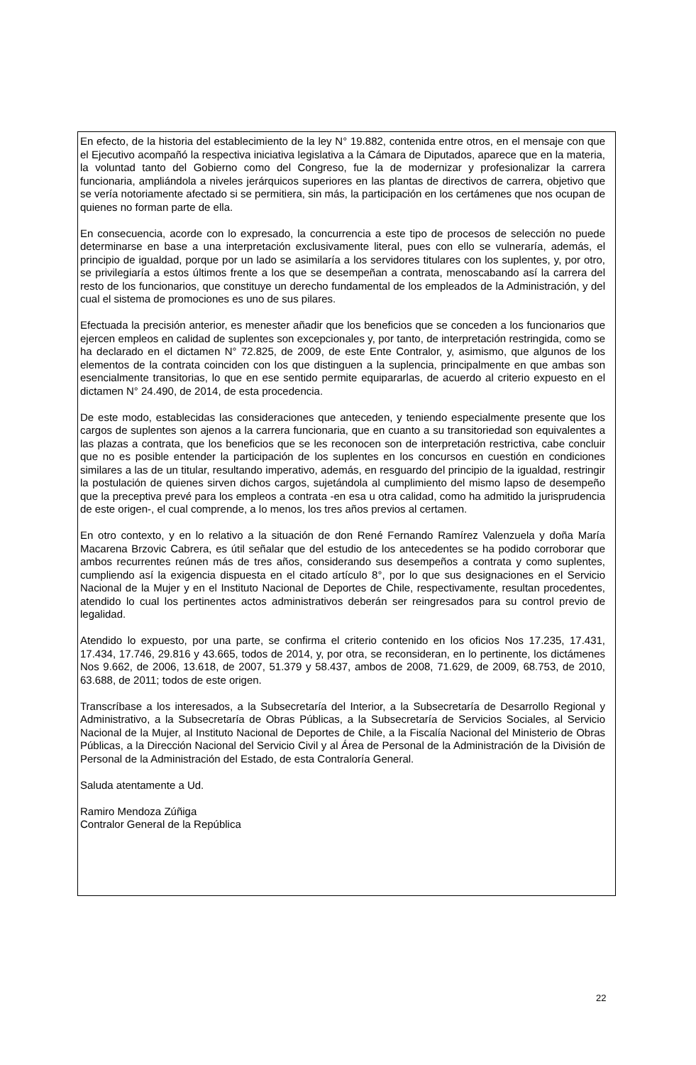En efecto, de la historia del establecimiento de la ley N° 19.882, contenida entre otros, en el mensaje con que el Ejecutivo acompañó la respectiva iniciativa legislativa a la Cámara de Diputados, aparece que en la materia, la voluntad tanto del Gobierno como del Congreso, fue la de modernizar y profesionalizar la carrera funcionaria, ampliándola a niveles jerárquicos superiores en las plantas de directivos de carrera, objetivo que se vería notoriamente afectado si se permitiera, sin más, la participación en los certámenes que nos ocupan de quienes no forman parte de ella.
En consecuencia, acorde con lo expresado, la concurrencia a este tipo de procesos de selección no puede determinarse en base a una interpretación exclusivamente literal, pues con ello se vulneraría, además, el principio de igualdad, porque por un lado se asimilaría a los servidores titulares con los suplentes, y, por otro, se privilegiaría a estos últimos frente a los que se desempeñan a contrata, menoscabando así la carrera del resto de los funcionarios, que constituye un derecho fundamental de los empleados de la Administración, y del cual el sistema de promociones es uno de sus pilares.
Efectuada la precisión anterior, es menester añadir que los beneficios que se conceden a los funcionarios que ejercen empleos en calidad de suplentes son excepcionales y, por tanto, de interpretación restringida, como se ha declarado en el dictamen N° 72.825, de 2009, de este Ente Contralor, y, asimismo, que algunos de los elementos de la contrata coinciden con los que distinguen a la suplencia, principalmente en que ambas son esencialmente transitorias, lo que en ese sentido permite equipararlas, de acuerdo al criterio expuesto en el dictamen N° 24.490, de 2014, de esta procedencia.
De este modo, establecidas las consideraciones que anteceden, y teniendo especialmente presente que los cargos de suplentes son ajenos a la carrera funcionaria, que en cuanto a su transitoriedad son equivalentes a las plazas a contrata, que los beneficios que se les reconocen son de interpretación restrictiva, cabe concluir que no es posible entender la participación de los suplentes en los concursos en cuestión en condiciones similares a las de un titular, resultando imperativo, además, en resguardo del principio de la igualdad, restringir la postulación de quienes sirven dichos cargos, sujetándola al cumplimiento del mismo lapso de desempeño que la preceptiva prevé para los empleos a contrata -en esa u otra calidad, como ha admitido la jurisprudencia de este origen-, el cual comprende, a lo menos, los tres años previos al certamen.
En otro contexto, y en lo relativo a la situación de don René Fernando Ramírez Valenzuela y doña María Macarena Brzovic Cabrera, es útil señalar que del estudio de los antecedentes se ha podido corroborar que ambos recurrentes reúnen más de tres años, considerando sus desempeños a contrata y como suplentes, cumpliendo así la exigencia dispuesta en el citado artículo 8°, por lo que sus designaciones en el Servicio Nacional de la Mujer y en el Instituto Nacional de Deportes de Chile, respectivamente, resultan procedentes, atendido lo cual los pertinentes actos administrativos deberán ser reingresados para su control previo de legalidad.
Atendido lo expuesto, por una parte, se confirma el criterio contenido en los oficios Nos 17.235, 17.431, 17.434, 17.746, 29.816 y 43.665, todos de 2014, y, por otra, se reconsideran, en lo pertinente, los dictámenes Nos 9.662, de 2006, 13.618, de 2007, 51.379 y 58.437, ambos de 2008, 71.629, de 2009, 68.753, de 2010, 63.688, de 2011; todos de este origen.
Transcríbase a los interesados, a la Subsecretaría del Interior, a la Subsecretaría de Desarrollo Regional y Administrativo, a la Subsecretaría de Obras Públicas, a la Subsecretaría de Servicios Sociales, al Servicio Nacional de la Mujer, al Instituto Nacional de Deportes de Chile, a la Fiscalía Nacional del Ministerio de Obras Públicas, a la Dirección Nacional del Servicio Civil y al Área de Personal de la Administración de la División de Personal de la Administración del Estado, de esta Contraloría General.
Saluda atentamente a Ud.
Ramiro Mendoza Zúñiga
Contralor General de la República
22